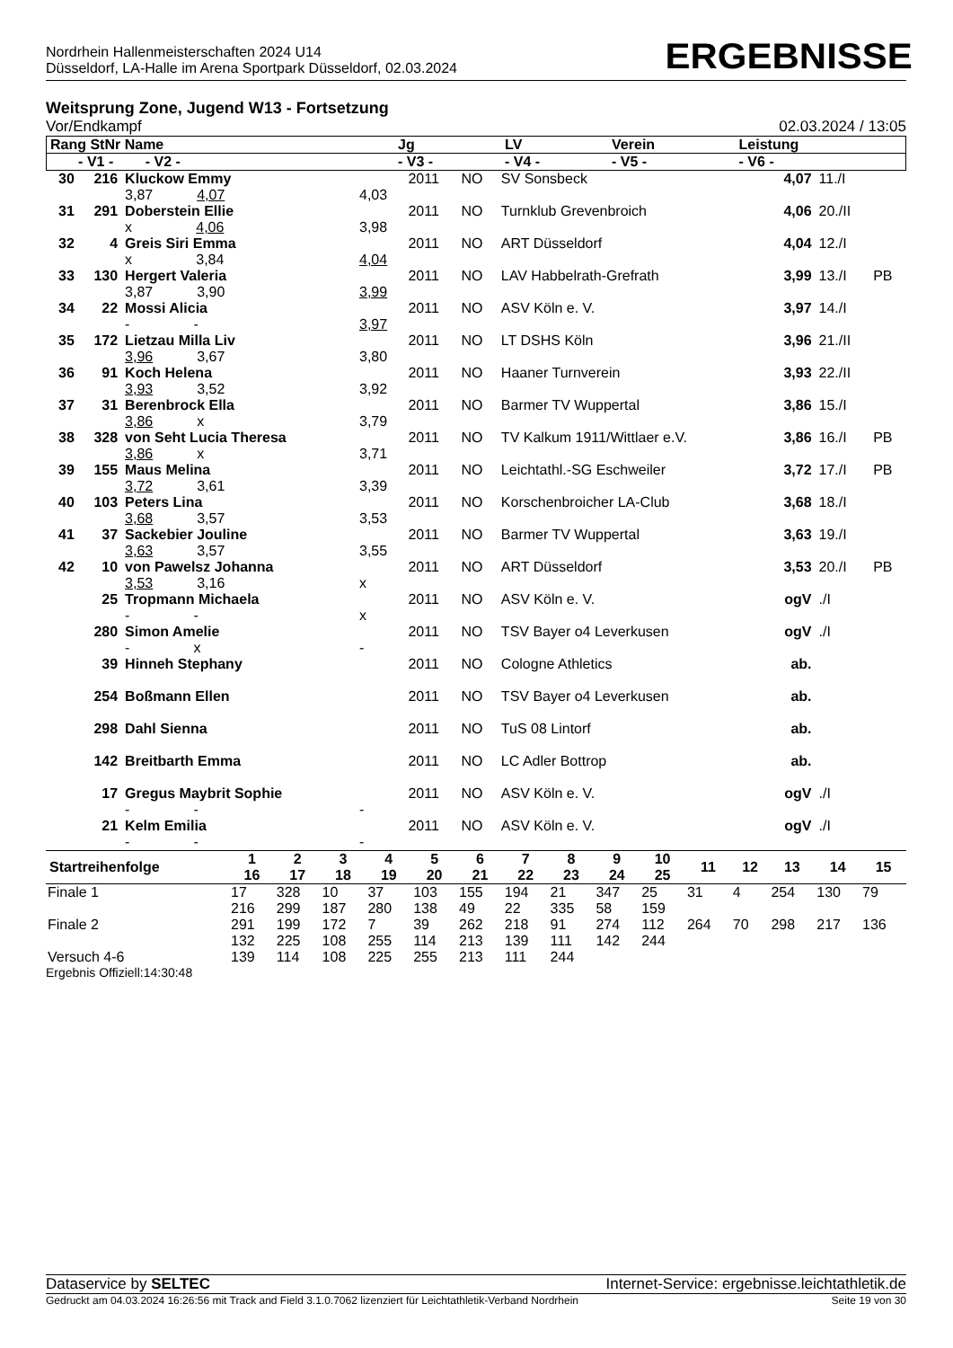Nordrhein Hallenmeisterschaften 2024 U14
Düsseldorf, LA-Halle im Arena Sportpark Düsseldorf, 02.03.2024
ERGEBNISSE
Weitsprung Zone, Jugend W13 - Fortsetzung
Vor/Endkampf 02.03.2024 / 13:05
| Rang StNr Name | Jg | LV | Verein | Leistung |
| --- | --- | --- | --- | --- |
| - V1 - - V2 - | - V3 - | - V4 - | - V5 - | - V6 - |
| 30 | 216 | Kluckow Emmy | | 2011 | NO | SV Sonsbeck | 4,07 | 11./I | |
| | | 3,87 4,07 | 4,03 | | | | | | |
| 31 | 291 | Doberstein Ellie | | 2011 | NO | Turnklub Grevenbroich | 4,06 | 20./II | |
| | | x 4,06 | 3,98 | | | | | | |
| 32 | 4 | Greis Siri Emma | | 2011 | NO | ART Düsseldorf | 4,04 | 12./I | |
| | | x 3,84 | 4,04 | | | | | | |
| 33 | 130 | Hergert Valeria | | 2011 | NO | LAV Habbelrath-Grefrath | 3,99 | 13./I | PB |
| | | 3,87 3,90 | 3,99 | | | | | | |
| 34 | 22 | Mossi Alicia | | 2011 | NO | ASV Köln e. V. | 3,97 | 14./I | |
| | | - - | 3,97 | | | | | | |
| 35 | 172 | Lietzau Milla Liv | | 2011 | NO | LT DSHS Köln | 3,96 | 21./II | |
| | | 3,96 3,67 | 3,80 | | | | | | |
| 36 | 91 | Koch Helena | | 2011 | NO | Haaner Turnverein | 3,93 | 22./II | |
| | | 3,93 3,52 | 3,92 | | | | | | |
| 37 | 31 | Berenbrock Ella | | 2011 | NO | Barmer TV Wuppertal | 3,86 | 15./I | |
| | | 3,86 x | 3,79 | | | | | | |
| 38 | 328 | von Seht Lucia Theresa | | 2011 | NO | TV Kalkum 1911/Wittlaer e.V. | 3,86 | 16./I | PB |
| | | 3,86 x | 3,71 | | | | | | |
| 39 | 155 | Maus Melina | | 2011 | NO | Leichtathl.-SG Eschweiler | 3,72 | 17./I | PB |
| | | 3,72 3,61 | 3,39 | | | | | | |
| 40 | 103 | Peters Lina | | 2011 | NO | Korschenbroicher LA-Club | 3,68 | 18./I | |
| | | 3,68 3,57 | 3,53 | | | | | | |
| 41 | 37 | Sackebier Jouline | | 2011 | NO | Barmer TV Wuppertal | 3,63 | 19./I | |
| | | 3,63 3,57 | 3,55 | | | | | | |
| 42 | 10 | von Pawelsz Johanna | | 2011 | NO | ART Düsseldorf | 3,53 | 20./I | PB |
| | | 3,53 3,16 | x | | | | | | |
| | 25 | Tropmann Michaela | | 2011 | NO | ASV Köln e. V. | ogV | ./I | |
| | | - - | x | | | | | | |
| | 280 | Simon Amelie | | 2011 | NO | TSV Bayer o4 Leverkusen | ogV | ./I | |
| | | - x | - | | | | | | |
| | 39 | Hinneh Stephany | | 2011 | NO | Cologne Athletics | ab. | | |
| | 254 | Boßmann Ellen | | 2011 | NO | TSV Bayer o4 Leverkusen | ab. | | |
| | 298 | Dahl Sienna | | 2011 | NO | TuS 08 Lintorf | ab. | | |
| | 142 | Breitbarth Emma | | 2011 | NO | LC Adler Bottrop | ab. | | |
| | 17 | Gregus Maybrit Sophie | | 2011 | NO | ASV Köln e. V. | ogV | ./I | |
| | | - - | - | | | | | | |
| | 21 | Kelm Emilia | | 2011 | NO | ASV Köln e. V. | ogV | ./I | |
| | | - - | - | | | | | | |
| Startreihenfolge | 1 16 | 2 17 | 3 18 | 4 19 | 5 20 | 6 21 | 7 22 | 8 23 | 9 24 | 10 25 | 11 | 12 | 13 | 14 | 15 |
| --- | --- | --- | --- | --- | --- | --- | --- | --- | --- | --- | --- | --- | --- | --- | --- |
| Finale 1 | 17 | 328 | 10 | 37 | 103 | 155 | 194 | 21 | 347 | 25 | 31 | 4 | 254 | 130 | 79 |
| | 216 | 299 | 187 | 280 | 138 | 49 | 22 | 335 | 58 | 159 | | | | | |
| Finale 2 | 291 | 199 | 172 | 7 | 39 | 262 | 218 | 91 | 274 | 112 | 264 | 70 | 298 | 217 | 136 |
| | 132 | 225 | 108 | 255 | 114 | 213 | 139 | 111 | 142 | 244 | | | | | |
| Versuch 4-6 | 139 | 114 | 108 | 225 | 255 | 213 | 111 | 244 | | | | | | | |
Ergebnis Offiziell:14:30:48
Dataservice by SELTEC Internet-Service: ergebnisse.leichtathletik.de
Gedruckt am 04.03.2024 16:26:56 mit Track and Field 3.1.0.7062 lizenziert für Leichtathletik-Verband Nordrhein Seite 19 von 30